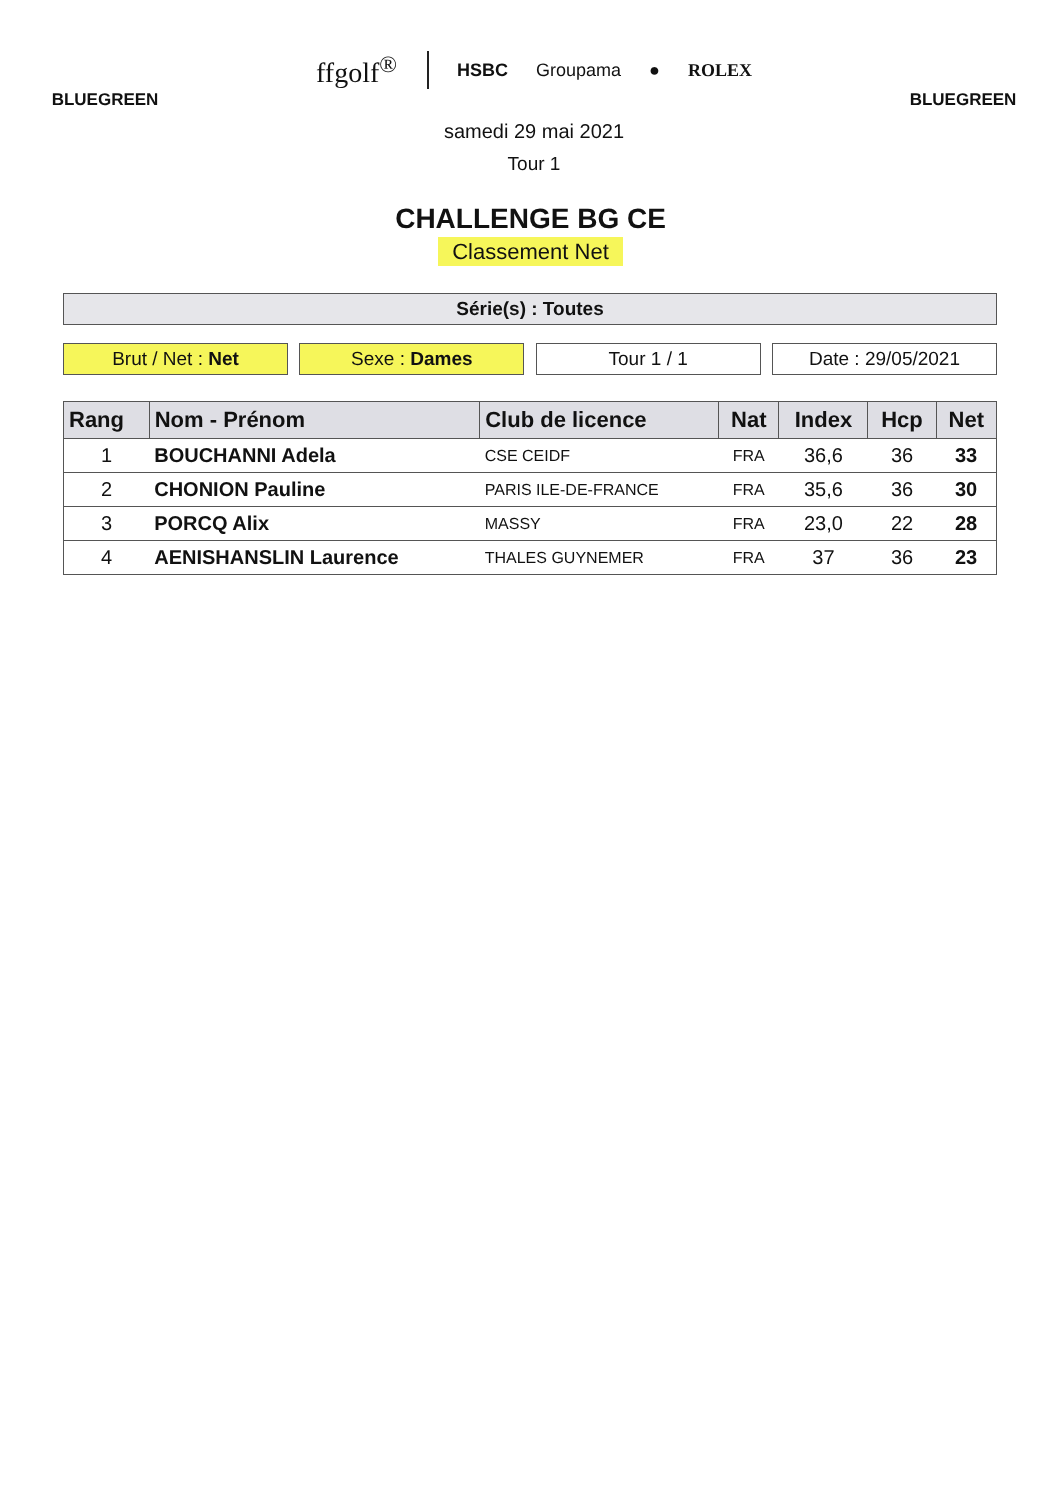BLUEGREEN
ffgolf<sup>®</sup> HSBC Groupama ● ROLEX
samedi 29 mai 2021
Tour 1
BLUEGREEN
CHALLENGE BG CE
Classement Net
Série(s) : Toutes
Brut / Net : Net Sexe : Dames Tour 1 / 1 Date : 29/05/2021
| Rang | Nom - Prénom | Club de licence | Nat | Index | Hcp | Net |
| --- | --- | --- | --- | --- | --- | --- |
| 1 | BOUCHANNI Adela | CSE CEIDF | FRA | 36,6 | 36 | 33 |
| 2 | CHONION Pauline | PARIS ILE-DE-FRANCE | FRA | 35,6 | 36 | 30 |
| 3 | PORCQ Alix | MASSY | FRA | 23,0 | 22 | 28 |
| 4 | AENISHANSLIN Laurence | THALES GUYNEMER | FRA | 37 | 36 | 23 |